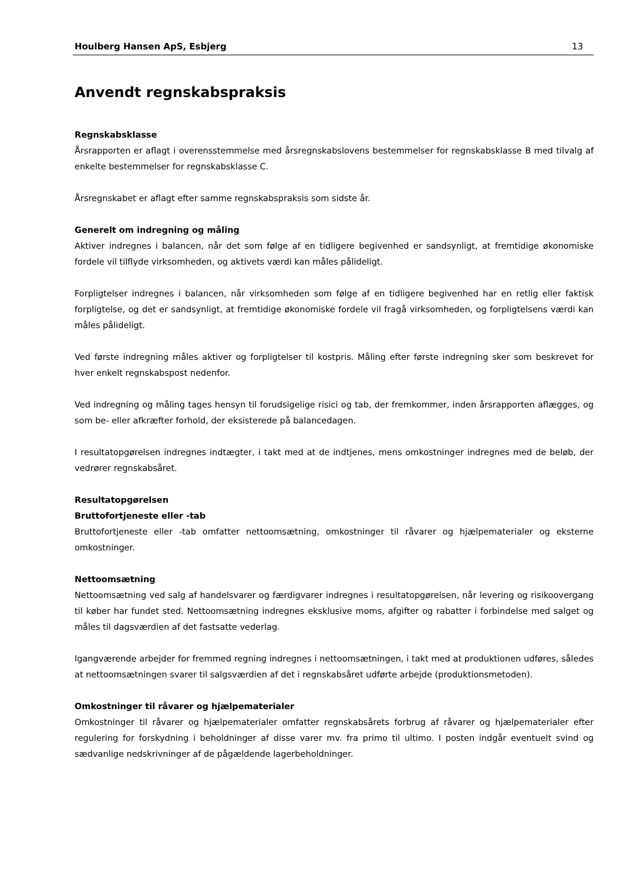Houlberg Hansen ApS, Esbjerg 13
Anvendt regnskabspraksis
Regnskabsklasse
Årsrapporten er aflagt i overensstemmelse med årsregnskabslovens bestemmelser for regnskabsklasse B med tilvalg af enkelte bestemmelser for regnskabsklasse C.
Årsregnskabet er aflagt efter samme regnskabspraksis som sidste år.
Generelt om indregning og måling
Aktiver indregnes i balancen, når det som følge af en tidligere begivenhed er sandsynligt, at fremtidige økonomiske fordele vil tilflyde virksomheden, og aktivets værdi kan måles pålideligt.
Forpligtelser indregnes i balancen, når virksomheden som følge af en tidligere begivenhed har en retlig eller faktisk forpligtelse, og det er sandsynligt, at fremtidige økonomiske fordele vil fragå virksomheden, og forpligtelsens værdi kan måles pålideligt.
Ved første indregning måles aktiver og forpligtelser til kostpris. Måling efter første indregning sker som beskrevet for hver enkelt regnskabspost nedenfor.
Ved indregning og måling tages hensyn til forudsigelige risici og tab, der fremkommer, inden årsrapporten aflægges, og som be- eller afkræfter forhold, der eksisterede på balancedagen.
I resultatopgørelsen indregnes indtægter, i takt med at de indtjenes, mens omkostninger indregnes med de beløb, der vedrører regnskabsåret.
Resultatopgørelsen
Bruttofortjeneste eller -tab
Bruttofortjeneste eller -tab omfatter nettoomsætning, omkostninger til råvarer og hjælpematerialer og eksterne omkostninger.
Nettoomsætning
Nettoomsætning ved salg af handelsvarer og færdigvarer indregnes i resultatopgørelsen, når levering og risikoovergang til køber har fundet sted. Nettoomsætning indregnes eksklusive moms, afgifter og rabatter i forbindelse med salget og måles til dagsværdien af det fastsatte vederlag.
Igangværende arbejder for fremmed regning indregnes i nettoomsætningen, i takt med at produktionen udføres, således at nettoomsætningen svarer til salgsværdien af det i regnskabsåret udførte arbejde (produktionsmetoden).
Omkostninger til råvarer og hjælpematerialer
Omkostninger til råvarer og hjælpematerialer omfatter regnskabsårets forbrug af råvarer og hjælpematerialer efter regulering for forskydning i beholdninger af disse varer mv. fra primo til ultimo. I posten indgår eventuelt svind og sædvanlige nedskrivninger af de pågældende lagerbeholdninger.